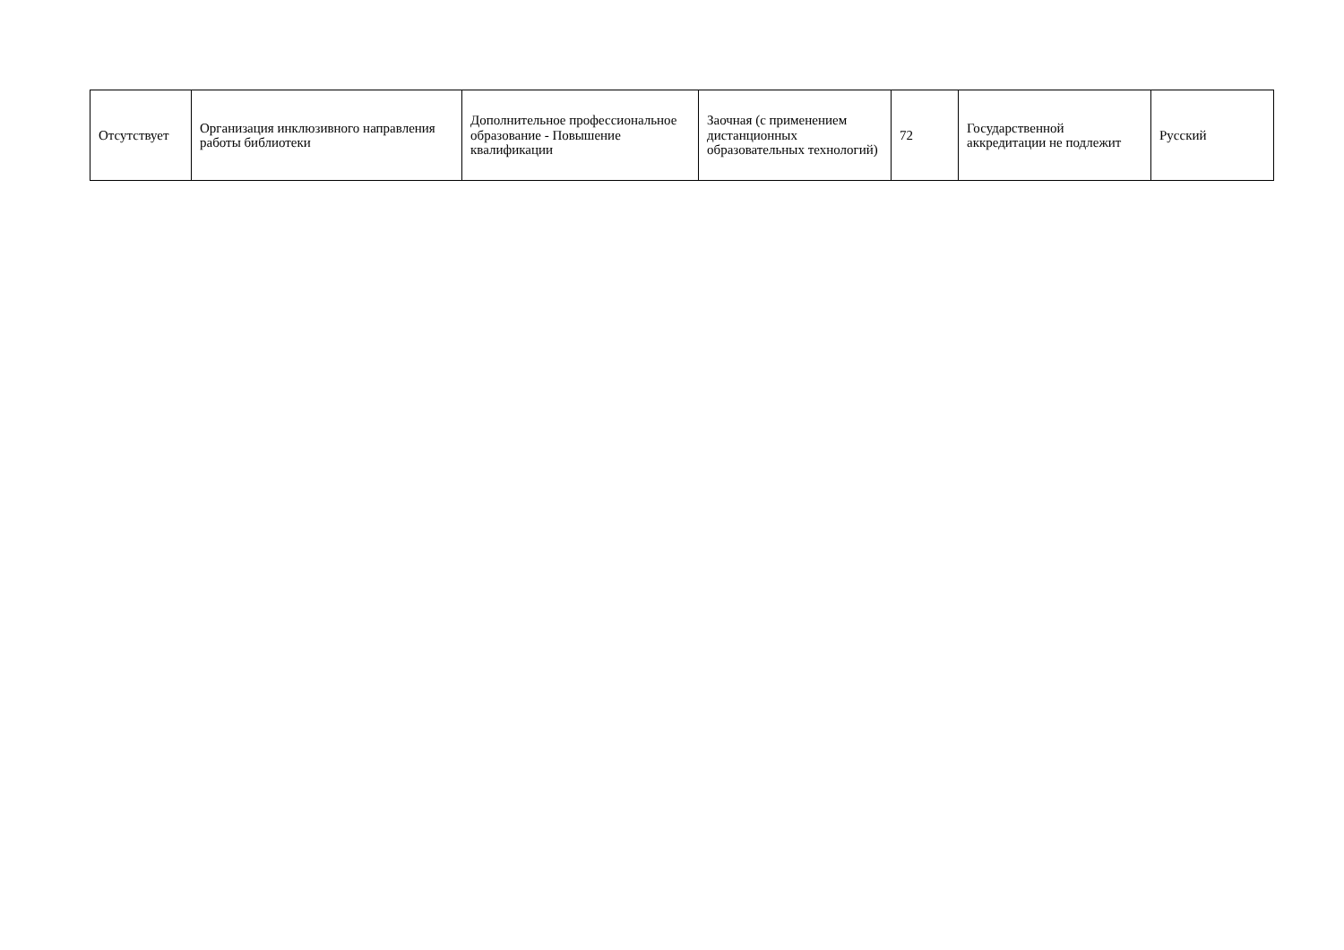| Отсутствует | Организация инклюзивного направления работы библиотеки | Дополнительное профессиональное образование - Повышение квалификации | Заочная (с применением дистанционных образовательных технологий) | 72 | Государственной аккредитации не подлежит | Русский |